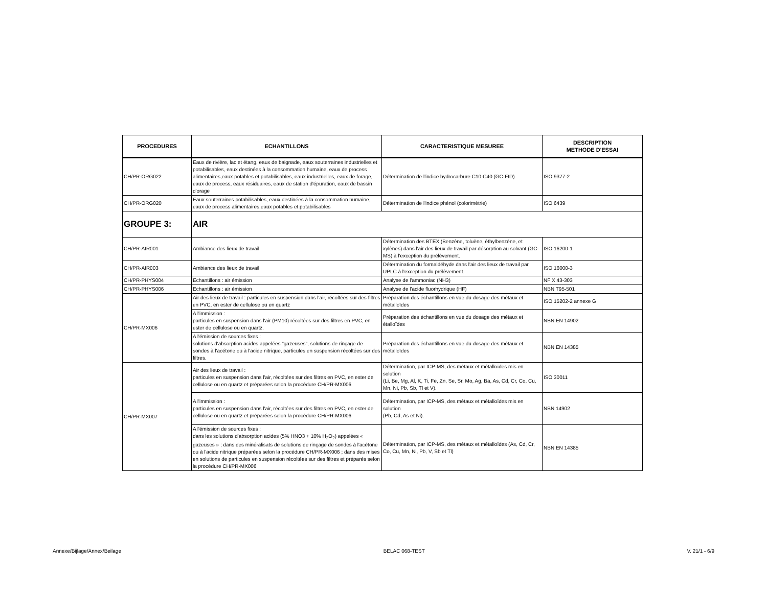| PROCEDURES | ECHANTILLONS | CARACTERISTIQUE MESUREE | DESCRIPTION METHODE D'ESSAI |
| --- | --- | --- | --- |
| CH/PR-ORG022 | Eaux de rivière, lac et étang, eaux de baignade, eaux souterraines industrielles et potabilisables, eaux destinées à la consommation humaine, eaux de process alimentaires,eaux potables et potabilisables, eaux industrielles, eaux de forage, eaux de process, eaux résiduaires, eaux de station d'épuration, eaux de bassin d'orage | Détermination de l'indice hydrocarbure C10-C40 (GC-FID) | ISO 9377-2 |
| CH/PR-ORG020 | Eaux souterraines potabilisables, eaux destinées à la consommation humaine, eaux de process alimentaires,eaux potables et potabilisables | Détermination de l'indice phénol (colorimétrie) | ISO 6439 |
| GROUPE 3: | AIR | | |
| CH/PR-AIR001 | Ambiance des lieux de travail | Détermination des BTEX (Benzène, toluène, éthylbenzène, et xylènes) dans l'air des lieux de travail par désorption au solvant (GC-MS) à l'exception du prélèvement. | ISO 16200-1 |
| CH/PR-AIR003 | Ambiance des lieux de travail | Détermination du formaldéhyde dans l'air des lieux de travail par UPLC à l'exception du prélèvement. | ISO 16000-3 |
| CH/PR-PHYS004 | Echantillons : air émission | Analyse de l'ammoniac (NH3) | NF X 43-303 |
| CH/PR-PHYS006 | Echantillons : air émission | Analyse de l'acide fluorhydrique (HF) | NBN T95-501 |
| CH/PR-MX006 | Air des lieux de travail : particules en suspension dans l'air, récoltées sur des filtres en PVC, en ester de cellulose ou en quartz | Préparation des échantillons en vue du dosage des métaux et métalloïdes | ISO 15202-2 annexe G |
| | A l'immission : particules en suspension dans l'air (PM10) récoltées sur des filtres en PVC, en ester de cellulose ou en quartz. | Préparation des échantillons en vue du dosage des métaux et étalloïdes | NBN EN 14902 |
| | A l'émission de sources fixes : solutions d'absorption acides appelées "gazeuses", solutions de rinçage de sondes à l'acétone ou à l'acide nitrique, particules en suspension récoltées sur des filtres. | Préparation des échantillons en vue du dosage des métaux et métalloïdes | NBN EN 14385 |
| CH/PR-MX007 | Air des lieux de travail : particules en suspension dans l'air, récoltées sur des filtres en PVC, en ester de cellulose ou en quartz et préparées selon la procédure CH/PR-MX006 | Détermination, par ICP-MS, des métaux et métalloïdes mis en solution (Li, Be, Mg, Al, K, Ti, Fe, Zn, Se, Sr, Mo, Ag, Ba, As, Cd, Cr, Co, Cu, Mn, Ni, Pb, Sb, Tl et V). | ISO 30011 |
| | A l'immission : particules en suspension dans l'air, récoltées sur des filtres en PVC, en ester de cellulose ou en quartz et préparées selon la procédure CH/PR-MX006 | Détermination, par ICP-MS, des métaux et métalloïdes mis en solution (Pb, Cd, As et Ni). | NBN 14902 |
| | A l'émission de sources fixes : dans les solutions d'absorption acides (5% HNO3 + 10% H<sub>2</sub>O<sub>2</sub>) appelées « gazeuses » ; dans des minéralisats de solutions de rinçage de sondes à l'acétone ou à l'acide nitrique préparées selon la procédure CH/PR-MX006 ; dans des mises en solutions de particules en suspension récoltées sur des filtres et préparés selon la procédure CH/PR-MX006 | Détermination, par ICP-MS, des métaux et métalloïdes (As, Cd, Cr, Co, Cu, Mn, Ni, Pb, V, Sb et Tl) | NBN EN 14385 |
Annexe/Bijlage/Annex/Beilage BELAC 068-TEST V. 21/1 - 6/9